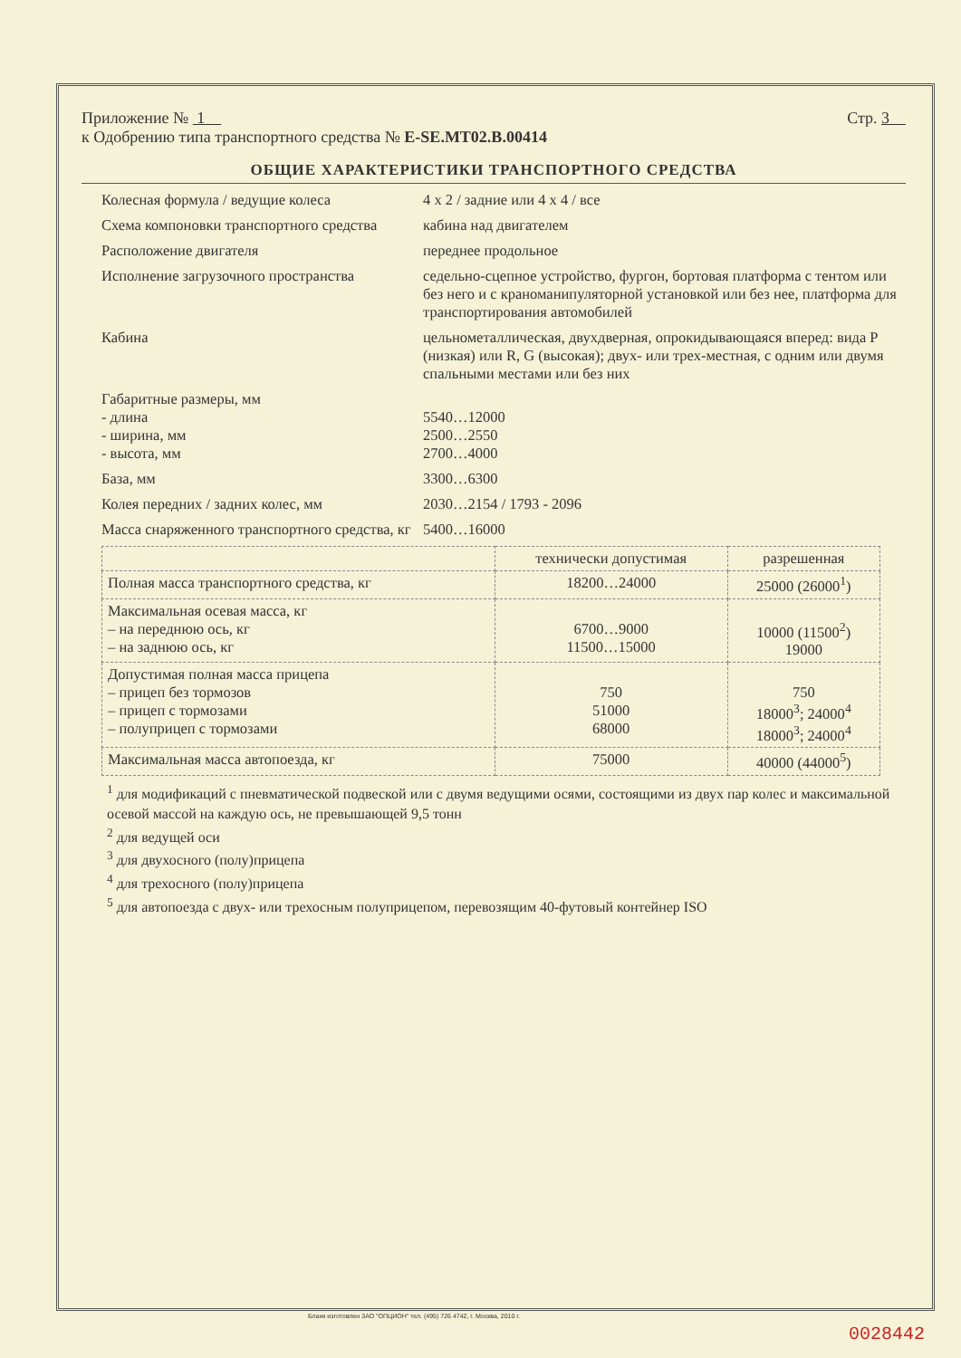Приложение № 1 Стр. 3
к Одобрению типа транспортного средства № E-SE.MT02.B.00414
ОБЩИЕ ХАРАКТЕРИСТИКИ ТРАНСПОРТНОГО СРЕДСТВА
Колесная формула / ведущие колеса 4 x 2 / задние или 4 x 4 / все
Схема компоновки транспортного средства
кабина над двигателем
Расположение двигателя переднее продольное
Исполнение загрузочного пространства
седельно-сцепное устройство, фургон, бортовая платформа с тентом или без него и с краноманипуляторной установкой или без нее, платформа для транспортирования автомобилей
Кабина цельнометаллическая, двухдверная, опрокидывающаяся вперед: вида P (низкая) или R, G (высокая); двух- или трех-местная, с одним или двумя спальными местами или без них
Габаритные размеры, мм
- длина
- ширина, мм
- высота, мм
5540…12000
2500…2550
2700…4000
База, мм 3300…6300
Колея передних / задних колес, мм 2030…2154 / 1793 - 2096
Масса снаряженного транспортного средства, кг
5400…16000
| | технически допустимая | разрешенная |
| --- | --- | --- |
| Полная масса транспортного средства, кг | 18200…24000 | 25000 (26000<sup>1</sup>) |
| Максимальная осевая масса, кг – на переднюю ось, кг – на заднюю ось, кг | 6700…9000 11500…15000 | 10000 (11500<sup>2</sup>) 19000 |
| Допустимая полная масса прицепа – прицеп без тормозов – прицеп с тормозами – полуприцеп с тормозами | 750 51000 68000 | 750 18000<sup>3</sup>; 24000<sup>4</sup> 18000<sup>3</sup>; 24000<sup>4</sup> |
| Максимальная масса автопоезда, кг | 75000 | 40000 (44000<sup>5</sup>) |
<sup>1</sup> для модификаций с пневматической подвеской или с двумя ведущими осями, состоящими из двух пар колес и максимальной осевой массой на каждую ось, не превышающей 9,5 тонн
<sup>2</sup> для ведущей оси
<sup>3</sup> для двухосного (полу)прицепа
<sup>4</sup> для трехосного (полу)прицепа
<sup>5</sup> для автопоезда с двух- или трехосным полуприцепом, перевозящим 40-футовый контейнер ISO
Бланк изготовлен ЗАО "ОПЦИОН" тел. (495) 726 4742, г. Москва, 2010 г.
0028442